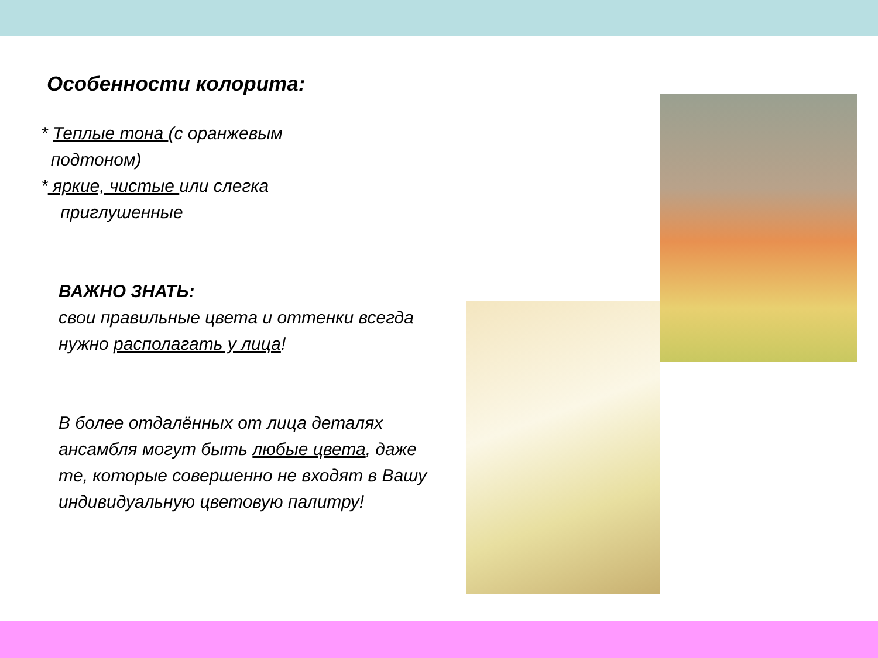Особенности колорита:
* Теплые тона (с оранжевым
подтоном)
* яркие, чистые или слегка
приглушенные
ВАЖНО ЗНАТЬ:
свои правильные цвета и оттенки всегда нужно располагать у лица!
В более отдалённых от лица деталях ансамбля могут быть любые цвета, даже те, которые совершенно не входят в Вашу индивидуальную цветовую палитру!